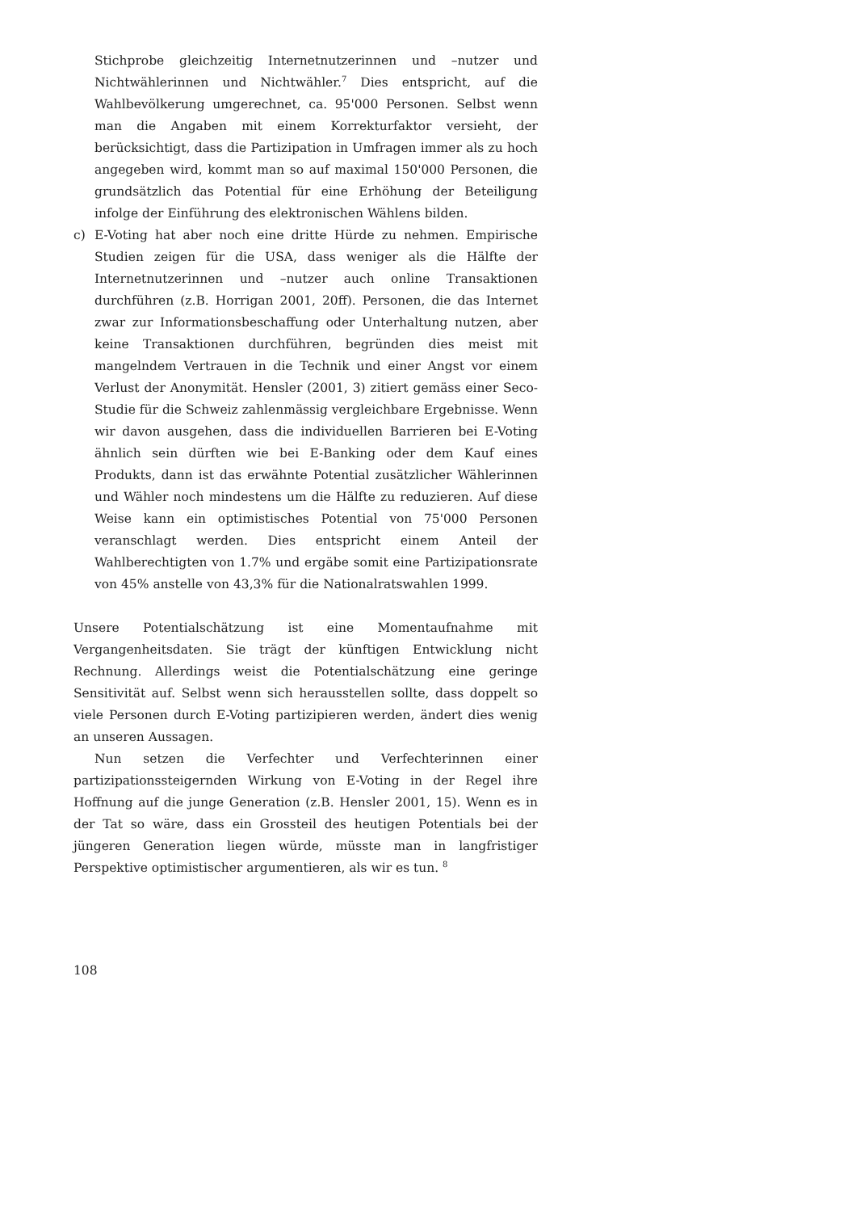Stichprobe gleichzeitig Internetnutzerinnen und –nutzer und Nichtwählerinnen und Nichtwähler.<sup>7</sup> Dies entspricht, auf die Wahlbevölkerung umgerechnet, ca. 95'000 Personen. Selbst wenn man die Angaben mit einem Korrekturfaktor versieht, der berücksichtigt, dass die Partizipation in Umfragen immer als zu hoch angegeben wird, kommt man so auf maximal 150'000 Personen, die grundsätzlich das Potential für eine Erhöhung der Beteiligung infolge der Einführung des elektronischen Wählens bilden.
c) E-Voting hat aber noch eine dritte Hürde zu nehmen. Empirische Studien zeigen für die USA, dass weniger als die Hälfte der Internetnutzerinnen und –nutzer auch online Transaktionen durchführen (z.B. Horrigan 2001, 20ff). Personen, die das Internet zwar zur Informationsbeschaffung oder Unterhaltung nutzen, aber keine Transaktionen durchführen, begründen dies meist mit mangelndem Vertrauen in die Technik und einer Angst vor einem Verlust der Anonymität. Hensler (2001, 3) zitiert gemäss einer Seco-Studie für die Schweiz zahlenmässig vergleichbare Ergebnisse. Wenn wir davon ausgehen, dass die individuellen Barrieren bei E-Voting ähnlich sein dürften wie bei E-Banking oder dem Kauf eines Produkts, dann ist das erwähnte Potential zusätzlicher Wählerinnen und Wähler noch mindestens um die Hälfte zu reduzieren. Auf diese Weise kann ein optimistisches Potential von 75'000 Personen veranschlagt werden. Dies entspricht einem Anteil der Wahlberechtigten von 1.7% und ergäbe somit eine Partizipationsrate von 45% anstelle von 43,3% für die Nationalratswahlen 1999.
Unsere Potentialschätzung ist eine Momentaufnahme mit Vergangenheitsdaten. Sie trägt der künftigen Entwicklung nicht Rechnung. Allerdings weist die Potentialschätzung eine geringe Sensitivität auf. Selbst wenn sich herausstellen sollte, dass doppelt so viele Personen durch E-Voting partizipieren werden, ändert dies wenig an unseren Aussagen.
Nun setzen die Verfechter und Verfechterinnen einer partizipationssteigernden Wirkung von E-Voting in der Regel ihre Hoffnung auf die junge Generation (z.B. Hensler 2001, 15). Wenn es in der Tat so wäre, dass ein Grossteil des heutigen Potentials bei der jüngeren Generation liegen würde, müsste man in langfristiger Perspektive optimistischer argumentieren, als wir es tun. <sup>8</sup>
108